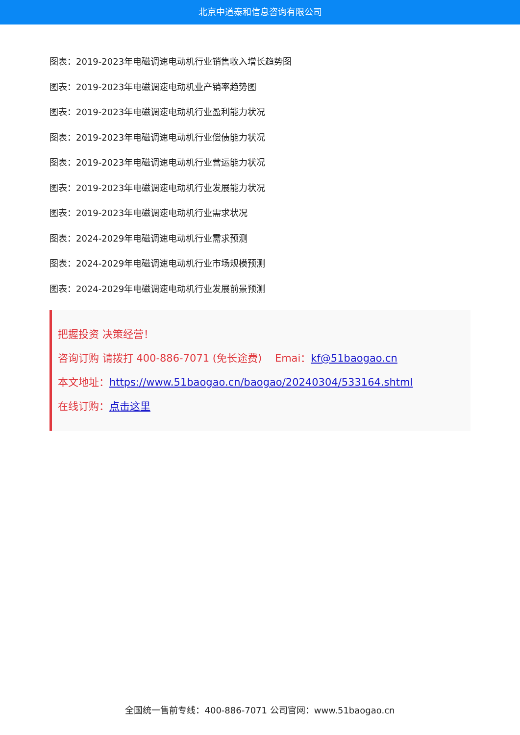北京中道泰和信息咨询有限公司
图表：2019-2023年电磁调速电动机行业销售收入增长趋势图
图表：2019-2023年电磁调速电动机业产销率趋势图
图表：2019-2023年电磁调速电动机行业盈利能力状况
图表：2019-2023年电磁调速电动机行业偿债能力状况
图表：2019-2023年电磁调速电动机行业营运能力状况
图表：2019-2023年电磁调速电动机行业发展能力状况
图表：2019-2023年电磁调速电动机行业需求状况
图表：2024-2029年电磁调速电动机行业需求预测
图表：2024-2029年电磁调速电动机行业市场规模预测
图表：2024-2029年电磁调速电动机行业发展前景预测
把握投资 决策经营！
咨询订购 请拨打 400-886-7071 (免长途费) Emai：kf@51baogao.cn
本文地址：https://www.51baogao.cn/baogao/20240304/533164.shtml
在线订购：点击这里
全国统一售前专线：400-886-7071 公司官网：www.51baogao.cn